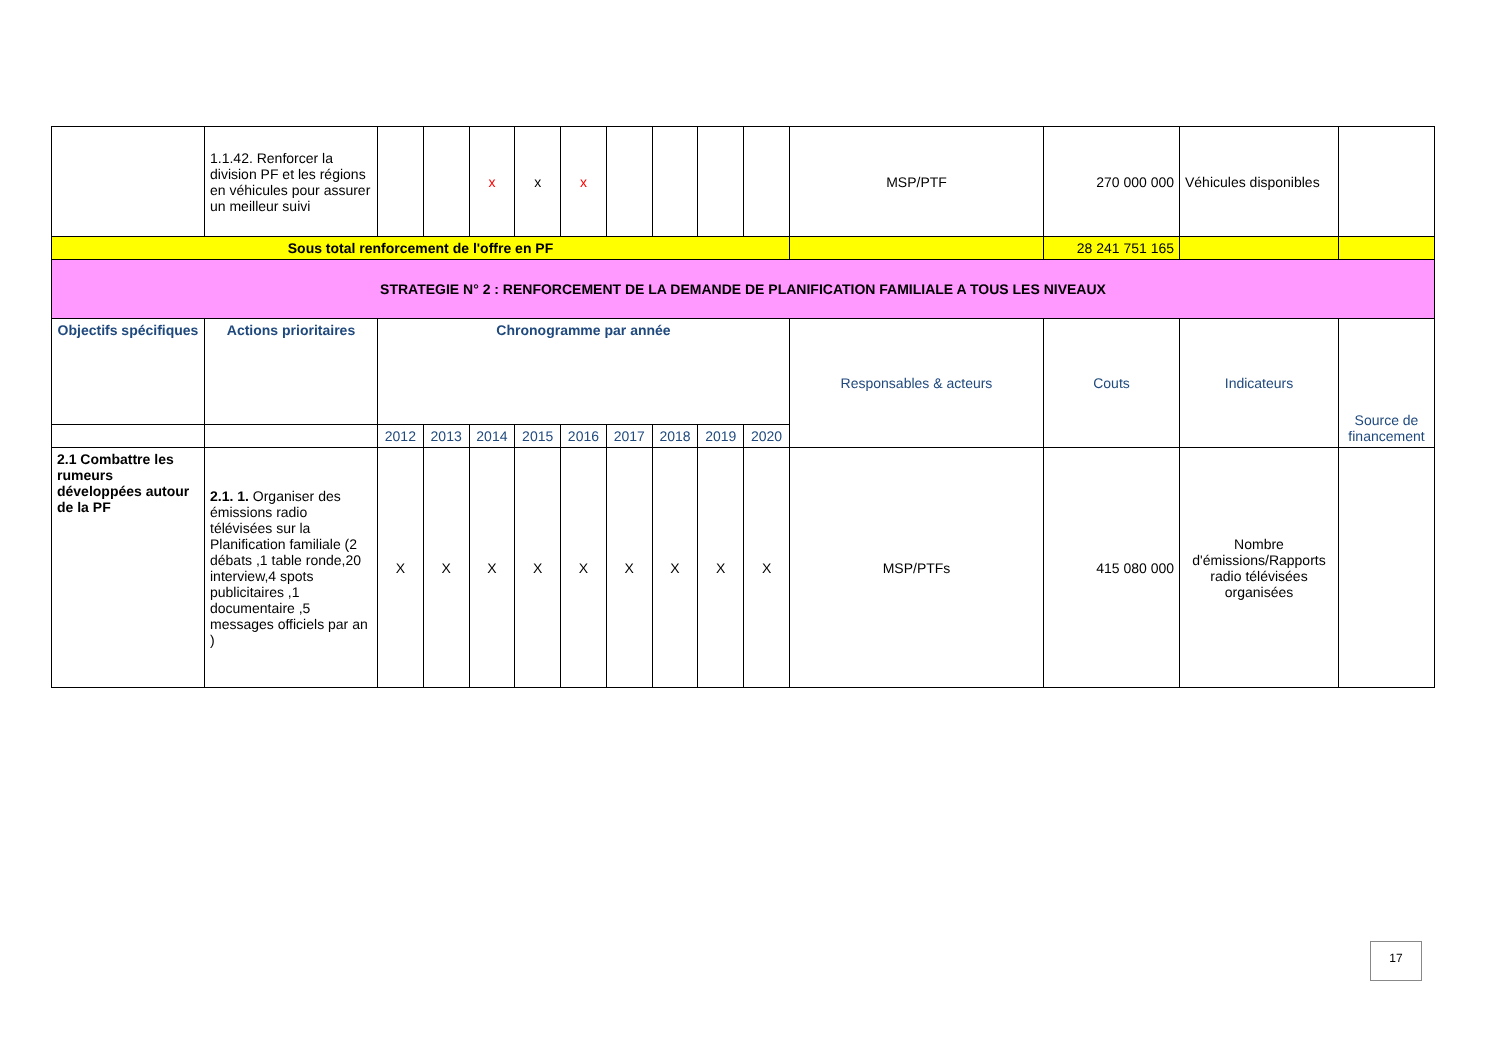| | 1.1.42. Renforcer la division PF et les régions en véhicules pour assurer un meilleur suivi | | | x | x | x | | | | | MSP/PTF | 270 000 000 | Véhicules disponibles | |
| Sous total renforcement de l'offre en PF | | | | | | | | | | | | 28 241 751 165 | | |
| STRATEGIE N° 2 : RENFORCEMENT DE LA DEMANDE DE PLANIFICATION FAMILIALE A TOUS LES NIVEAUX | | | | | | | | | | | | | | |
| Objectifs spécifiques | Actions prioritaires | Chronogramme par année | | | | | | | | | Responsables & acteurs | Couts | Indicateurs | Source de financement |
| | | 2012 | 2013 | 2014 | 2015 | 2016 | 2017 | 2018 | 2019 | 2020 | | | | |
| 2.1 Combattre les rumeurs développées autour de la PF | 2.1. 1. Organiser des émissions radio télévisées sur la Planification familiale (2 débats ,1 table ronde,20 interview,4 spots publicitaires ,1 documentaire ,5 messages officiels par an ) | X | X | X | X | X | X | X | X | X | MSP/PTFs | 415 080 000 | Nombre d'émissions/Rapports radio télévisées organisées | |
17